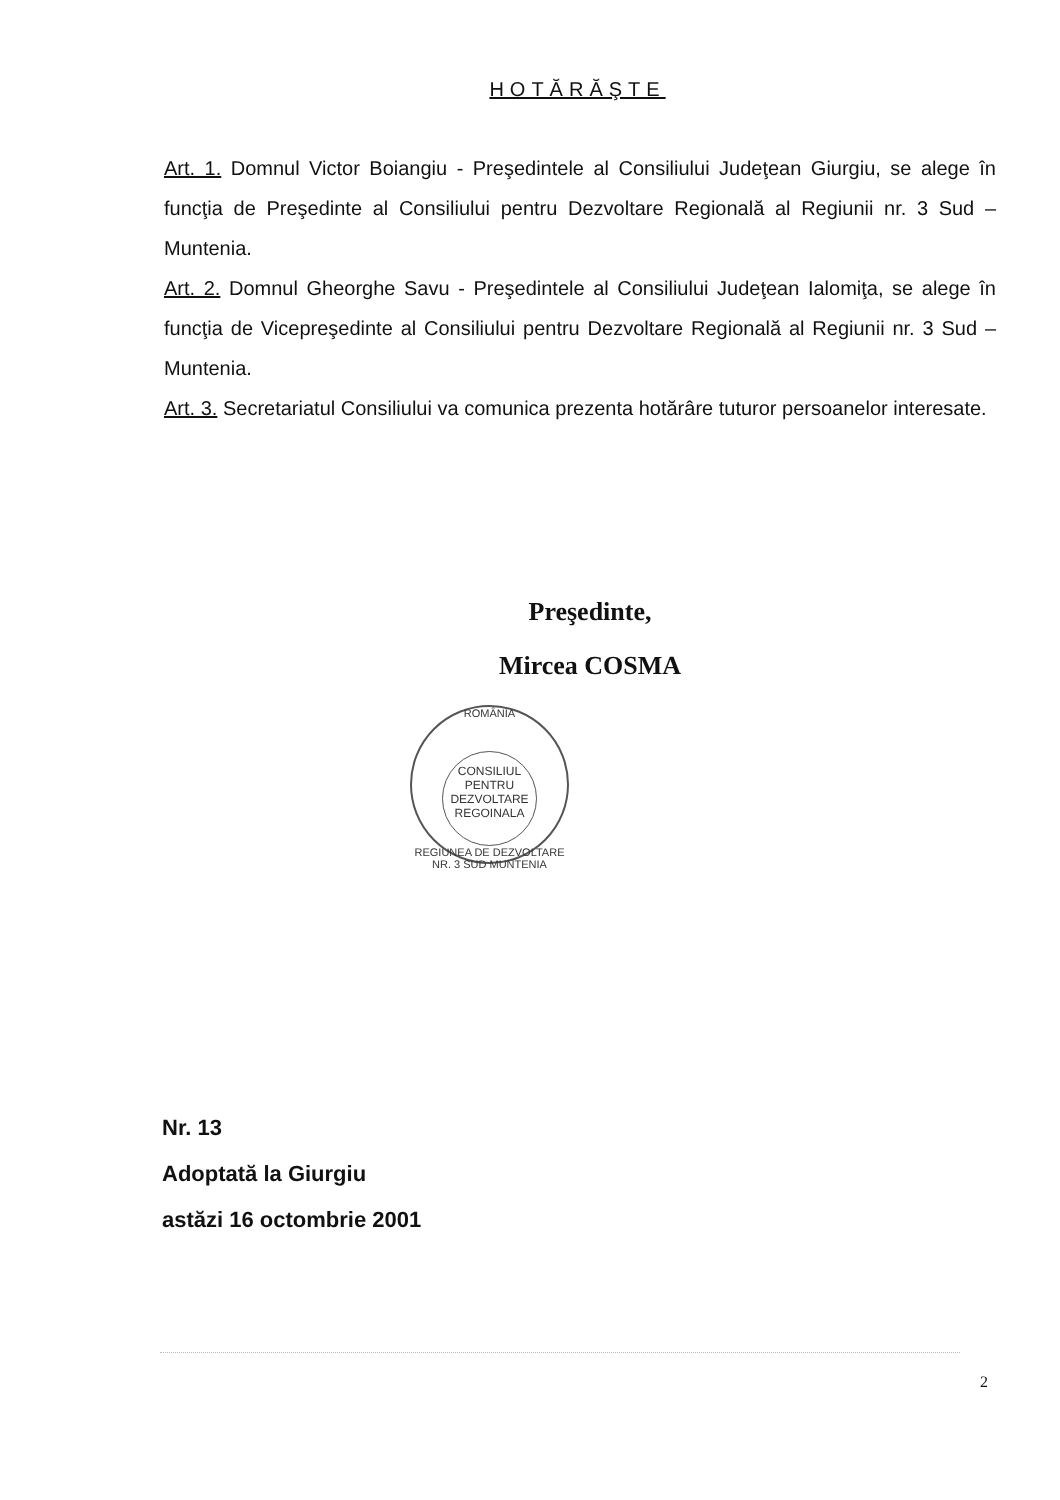HOTĂRĂŞTE
Art. 1. Domnul Victor Boiangiu - Preşedintele al Consiliului Judeţean Giurgiu, se alege în funcţia de Preşedinte al Consiliului pentru Dezvoltare Regională al Regiunii nr. 3 Sud – Muntenia.
Art. 2. Domnul Gheorghe Savu - Preşedintele al Consiliului Judeţean Ialomiţa, se alege în funcţia de Vicepreşedinte al Consiliului pentru Dezvoltare Regională al Regiunii nr. 3 Sud – Muntenia.
Art. 3. Secretariatul Consiliului va comunica prezenta hotărâre tuturor persoanelor interesate.
Preşedinte,
Mircea COSMA
ROMÂNIA
CONSILIUL PENTRU DEZVOLTARE REGOINALA
REGIUNEA DE DEZVOLTARE NR. 3 SUD MUNTENIA
Nr. 13
Adoptată la Giurgiu
astăzi 16 octombrie 2001
2